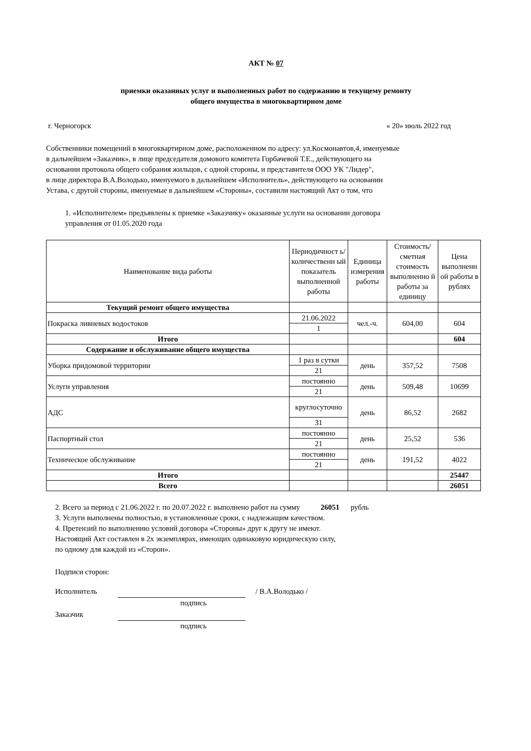АКТ № 07
приемки оказанных услуг и выполненных работ по содержанию и текущему ремонту
общего имущества в многоквартирном доме
г. Черногорск « 20» июль 2022 год
Собственники помещений в многоквартирном доме, расположенном по адресу: ул.Космонавтов,4, именуемые
в дальнейшем «Заказчик», в лице председателя домового комитета Горбачевой Т.Е., действующего на
основании протокола общего собрания жильцов, с одной стороны, и представителя ООО УК "Лидер",
в лице директора В.А.Володько, именуемого в дальнейшем «Исполнитель», действующего на основании
Устава, с другой стороны, именуемые в дальнейшем «Стороны», составили настоящий Акт о том, что
1. «Исполнителем» предъявлены к приемке «Заказчику» оказанные услуги на основании договора
управления от 01.05.2020 года
| Наименование вида работы | Периодичност ь/количественн ый показатель выполненной работы | Единица измерения работы | Стоимость/ сметная стоимость выполненно й работы за единицу | Цена выполненн ой работы в рублях |
| --- | --- | --- | --- | --- |
| Текущий ремонт общего имущества | | | | |
| Покраска ливневых водостоков | 21.06.2022 | чел.-ч. | 604,00 | 604 |
| | 1 | | | |
| Итого | | | | 604 |
| Содержание и обслуживание общего имущества | | | | |
| Уборка придомовой территории | 1 раз в сутки | день | 357,52 | 7508 |
| | 21 | | | |
| Услуги управления | постоянно | день | 509,48 | 10699 |
| | 21 | | | |
| АДС | круглосуточно | день | 86,52 | 2682 |
| | 31 | | | |
| Паспортный стол | постоянно | день | 25,52 | 536 |
| | 21 | | | |
| Техническое обслуживание | постоянно | день | 191,52 | 4022 |
| | 21 | | | |
| Итого | | | | 25447 |
| Всего | | | | 26051 |
2. Всего за период с 21.06.2022 г. по 20.07.2022 г. выполнено работ на сумму 26051 рубль
3. Услуги выполнены полностью, в установленные сроки, с надлежащим качеством.
4. Претензий по выполнению условий договора «Стороны» друг к другу не имеют.
Настоящий Акт составлен в 2х экземплярах, имеющих одинаковую юридическую силу,
по одному для каждой из «Сторон».
Подписи сторон:
Исполнитель / В.А.Володько /
подпись
Заказчик
подпись